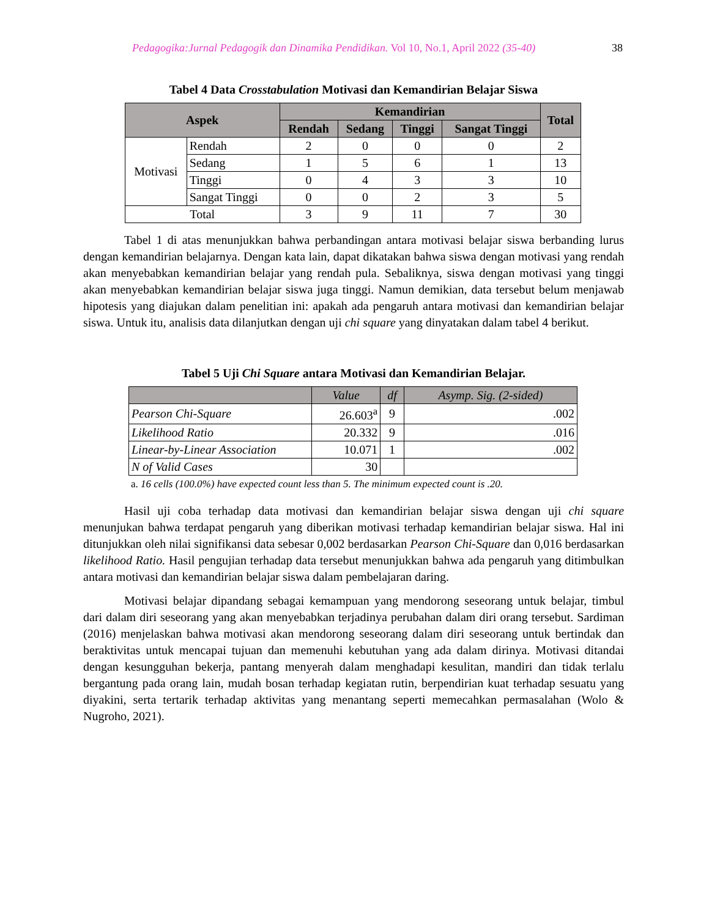Pedagogika:Jurnal Pedagogik dan Dinamika Pendidikan. Vol 10, No.1, April 2022 (35-40) 38
Tabel 4 Data Crosstabulation Motivasi dan Kemandirian Belajar Siswa
| Aspek | | Kemandirian | | | | Total |
| --- | --- | --- | --- | --- | --- | --- |
| | | Rendah | Sedang | Tinggi | Sangat Tinggi | |
| Motivasi | Rendah | 2 | 0 | 0 | 0 | 2 |
| | Sedang | 1 | 5 | 6 | 1 | 13 |
| | Tinggi | 0 | 4 | 3 | 3 | 10 |
| | Sangat Tinggi | 0 | 0 | 2 | 3 | 5 |
| Total | | 3 | 9 | 11 | 7 | 30 |
Tabel 1 di atas menunjukkan bahwa perbandingan antara motivasi belajar siswa berbanding lurus dengan kemandirian belajarnya. Dengan kata lain, dapat dikatakan bahwa siswa dengan motivasi yang rendah akan menyebabkan kemandirian belajar yang rendah pula. Sebaliknya, siswa dengan motivasi yang tinggi akan menyebabkan kemandirian belajar siswa juga tinggi. Namun demikian, data tersebut belum menjawab hipotesis yang diajukan dalam penelitian ini: apakah ada pengaruh antara motivasi dan kemandirian belajar siswa. Untuk itu, analisis data dilanjutkan dengan uji chi square yang dinyatakan dalam tabel 4 berikut.
Tabel 5 Uji Chi Square antara Motivasi dan Kemandirian Belajar.
| | Value | df | Asymp. Sig. (2-sided) |
| --- | --- | --- | --- |
| Pearson Chi-Square | 26.603<sup>a</sup> | 9 | .002 |
| Likelihood Ratio | 20.332 | 9 | .016 |
| Linear-by-Linear Association | 10.071 | 1 | .002 |
| N of Valid Cases | 30 | | |
a. 16 cells (100.0%) have expected count less than 5. The minimum expected count is .20.
Hasil uji coba terhadap data motivasi dan kemandirian belajar siswa dengan uji chi square menunjukan bahwa terdapat pengaruh yang diberikan motivasi terhadap kemandirian belajar siswa. Hal ini ditunjukkan oleh nilai signifikansi data sebesar 0,002 berdasarkan Pearson Chi-Square dan 0,016 berdasarkan likelihood Ratio. Hasil pengujian terhadap data tersebut menunjukkan bahwa ada pengaruh yang ditimbulkan antara motivasi dan kemandirian belajar siswa dalam pembelajaran daring.
Motivasi belajar dipandang sebagai kemampuan yang mendorong seseorang untuk belajar, timbul dari dalam diri seseorang yang akan menyebabkan terjadinya perubahan dalam diri orang tersebut. Sardiman (2016) menjelaskan bahwa motivasi akan mendorong seseorang dalam diri seseorang untuk bertindak dan beraktivitas untuk mencapai tujuan dan memenuhi kebutuhan yang ada dalam dirinya. Motivasi ditandai dengan kesungguhan bekerja, pantang menyerah dalam menghadapi kesulitan, mandiri dan tidak terlalu bergantung pada orang lain, mudah bosan terhadap kegiatan rutin, berpendirian kuat terhadap sesuatu yang diyakini, serta tertarik terhadap aktivitas yang menantang seperti memecahkan permasalahan (Wolo & Nugroho, 2021).